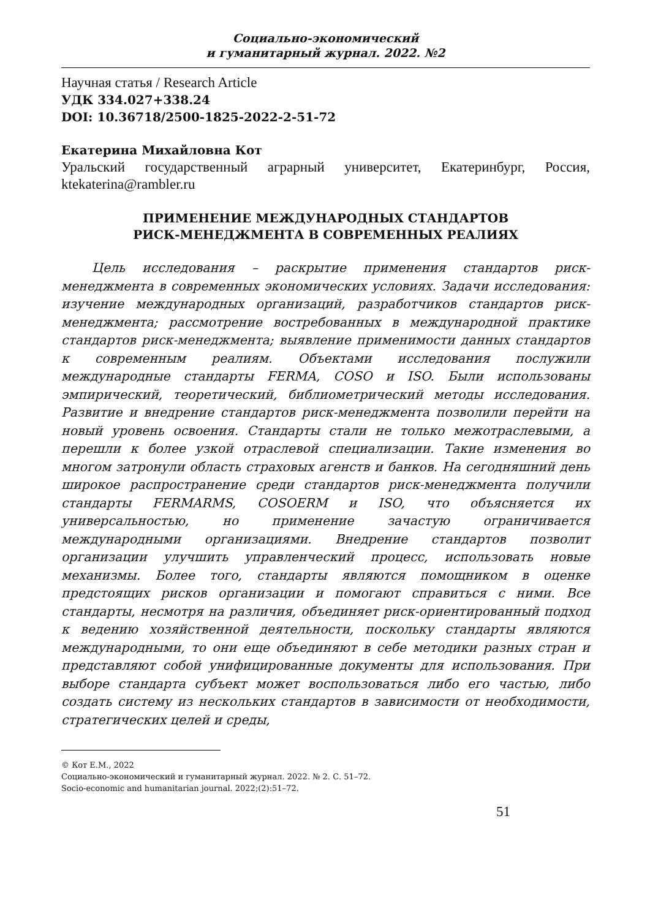Социально-экономический
и гуманитарный журнал. 2022. №2
Научная статья / Research Article
УДК 334.027+338.24
DOI: 10.36718/2500-1825-2022-2-51-72
Екатерина Михайловна Кот
Уральский государственный аграрный университет, Екатеринбург, Россия, ktekaterina@rambler.ru
ПРИМЕНЕНИЕ МЕЖДУНАРОДНЫХ СТАНДАРТОВ
РИСК-МЕНЕДЖМЕНТА В СОВРЕМЕННЫХ РЕАЛИЯХ
Цель исследования – раскрытие применения стандартов риск-менеджмента в современных экономических условиях. Задачи исследования: изучение международных организаций, разработчиков стандартов риск-менеджмента; рассмотрение востребованных в международной практике стандартов риск-менеджмента; выявление применимости данных стандартов к современным реалиям. Объектами исследования послужили международные стандарты FERMA, COSO и ISO. Были использованы эмпирический, теоретический, библиометрический методы исследования. Развитие и внедрение стандартов риск-менеджмента позволили перейти на новый уровень освоения. Стандарты стали не только межотраслевыми, а перешли к более узкой отраслевой специализации. Такие изменения во многом затронули область страховых агенств и банков. На сегодняшний день широкое распространение среди стандартов риск-менеджмента получили стандарты FERMARMS, COSOERM и ISO, что объясняется их универсальностью, но применение зачастую ограничивается международными организациями. Внедрение стандартов позволит организации улучшить управленческий процесс, использовать новые механизмы. Более того, стандарты являются помощником в оценке предстоящих рисков организации и помогают справиться с ними. Все стандарты, несмотря на различия, объединяет риск-ориентированный подход к ведению хозяйственной деятельности, поскольку стандарты являются международными, то они еще объединяют в себе методики разных стран и представляют собой унифицированные документы для использования. При выборе стандарта субъект может воспользоваться либо его частью, либо создать систему из нескольких стандартов в зависимости от необходимости, стратегических целей и среды,
© Кот Е.М., 2022
Социально-экономический и гуманитарный журнал. 2022. № 2. С. 51–72.
Socio-economic and humanitarian journal. 2022;(2):51–72.
51